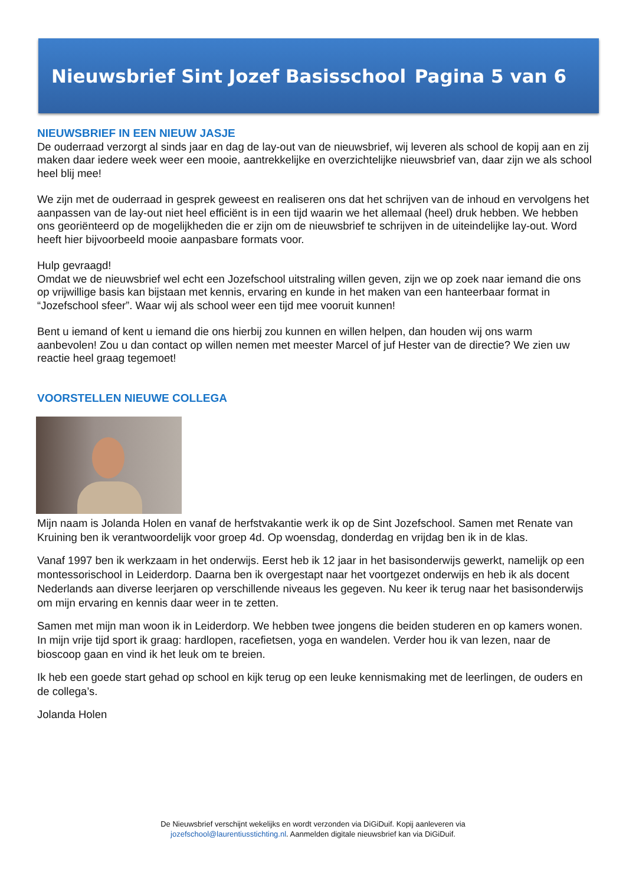Nieuwsbrief Sint Jozef Basisschool Pagina 5 van 6
NIEUWSBRIEF IN EEN NIEUW JASJE
De ouderraad verzorgt al sinds jaar en dag de lay-out van de nieuwsbrief, wij leveren als school de kopij aan en zij maken daar iedere week weer een mooie, aantrekkelijke en overzichtelijke nieuwsbrief van, daar zijn we als school heel blij mee!
We zijn met de ouderraad in gesprek geweest en realiseren ons dat het schrijven van de inhoud en vervolgens het aanpassen van de lay-out niet heel efficiënt is in een tijd waarin we het allemaal (heel) druk hebben. We hebben ons georiënteerd op de mogelijkheden die er zijn om de nieuwsbrief te schrijven in de uiteindelijke lay-out. Word heeft hier bijvoorbeeld mooie aanpasbare formats voor.
Hulp gevraagd!
Omdat we de nieuwsbrief wel echt een Jozefschool uitstraling willen geven, zijn we op zoek naar iemand die ons op vrijwillige basis kan bijstaan met kennis, ervaring en kunde in het maken van een hanteerbaar format in “Jozefschool sfeer”. Waar wij als school weer een tijd mee vooruit kunnen!
Bent u iemand of kent u iemand die ons hierbij zou kunnen en willen helpen, dan houden wij ons warm aanbevolen! Zou u dan contact op willen nemen met meester Marcel of juf Hester van de directie? We zien uw reactie heel graag tegemoet!
VOORSTELLEN NIEUWE COLLEGA
Mijn naam is Jolanda Holen en vanaf de herfstvakantie werk ik op de Sint Jozefschool. Samen met Renate van Kruining ben ik verantwoordelijk voor groep 4d. Op woensdag, donderdag en vrijdag ben ik in de klas.
Vanaf 1997 ben ik werkzaam in het onderwijs. Eerst heb ik 12 jaar in het basisonderwijs gewerkt, namelijk op een montessorischool in Leiderdorp. Daarna ben ik overgestapt naar het voortgezet onderwijs en heb ik als docent Nederlands aan diverse leerjaren op verschillende niveaus les gegeven. Nu keer ik terug naar het basisonderwijs om mijn ervaring en kennis daar weer in te zetten.
Samen met mijn man woon ik in Leiderdorp. We hebben twee jongens die beiden studeren en op kamers wonen. In mijn vrije tijd sport ik graag: hardlopen, racefietsen, yoga en wandelen. Verder hou ik van lezen, naar de bioscoop gaan en vind ik het leuk om te breien.
Ik heb een goede start gehad op school en kijk terug op een leuke kennismaking met de leerlingen, de ouders en de collega’s.
Jolanda Holen
De Nieuwsbrief verschijnt wekelijks en wordt verzonden via DiGiDuif. Kopij aanleveren via
jozefschool@laurentiusstichting.nl. Aanmelden digitale nieuwsbrief kan via DiGiDuif.